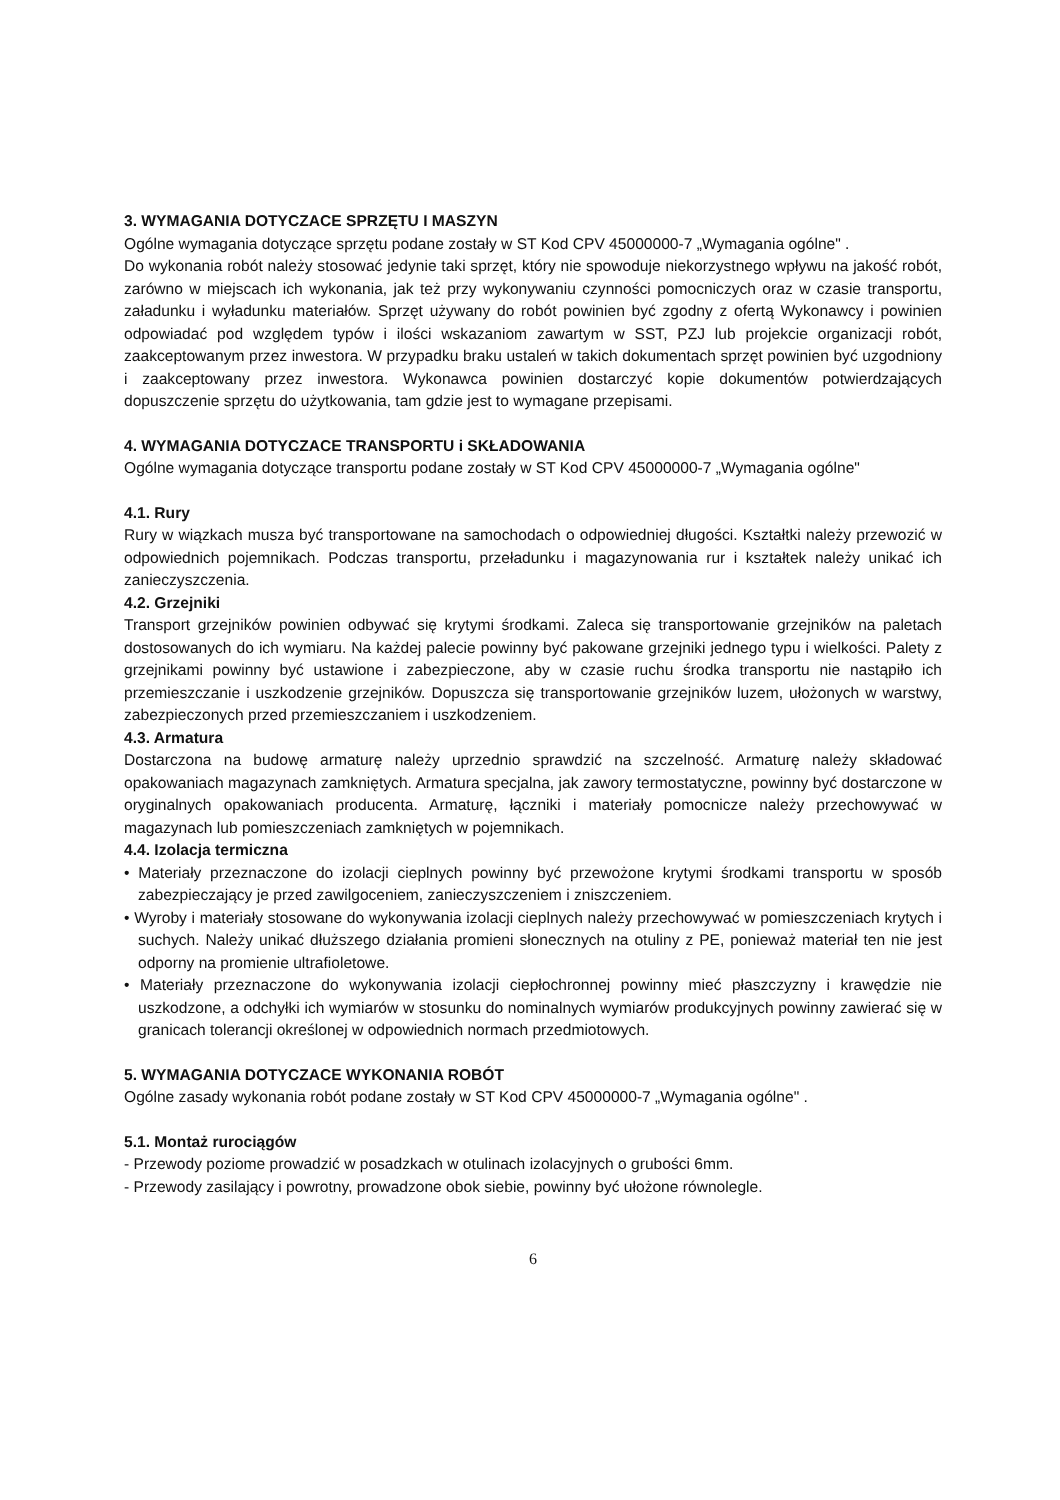3. WYMAGANIA DOTYCZACE SPRZĘTU I MASZYN
Ogólne wymagania dotyczące sprzętu podane zostały w ST Kod CPV 45000000-7 „Wymagania ogólne" .
Do wykonania robót należy stosować jedynie taki sprzęt, który nie spowoduje niekorzystnego wpływu na jakość robót, zarówno w miejscach ich wykonania, jak też przy wykonywaniu czynności pomocniczych oraz w czasie transportu, załadunku i wyładunku materiałów. Sprzęt używany do robót powinien być zgodny z ofertą Wykonawcy i powinien odpowiadać pod względem typów i ilości wskazaniom zawartym w SST, PZJ lub projekcie organizacji robót, zaakceptowanym przez inwestora. W przypadku braku ustaleń w takich dokumentach sprzęt powinien być uzgodniony i zaakceptowany przez inwestora. Wykonawca powinien dostarczyć kopie dokumentów potwierdzających dopuszczenie sprzętu do użytkowania, tam gdzie jest to wymagane przepisami.
4. WYMAGANIA DOTYCZACE TRANSPORTU i SKŁADOWANIA
Ogólne wymagania dotyczące transportu podane zostały w ST Kod CPV 45000000-7 „Wymagania ogólne"
4.1. Rury
Rury w wiązkach musza być transportowane na samochodach o odpowiedniej długości. Kształtki należy przewozić w odpowiednich pojemnikach. Podczas transportu, przeładunku i magazynowania rur i kształtek należy unikać ich zanieczyszczenia.
4.2. Grzejniki
Transport grzejników powinien odbywać się krytymi środkami. Zaleca się transportowanie grzejników na paletach dostosowanych do ich wymiaru. Na każdej palecie powinny być pakowane grzejniki jednego typu i wielkości. Palety z grzejnikami powinny być ustawione i zabezpieczone, aby w czasie ruchu środka transportu nie nastąpiło ich przemieszczanie i uszkodzenie grzejników. Dopuszcza się transportowanie grzejników luzem, ułożonych w warstwy, zabezpieczonych przed przemieszczaniem i uszkodzeniem.
4.3. Armatura
Dostarczona na budowę armaturę należy uprzednio sprawdzić na szczelność. Armaturę należy składować opakowaniach magazynach zamkniętych. Armatura specjalna, jak zawory termostatyczne, powinny być dostarczone w oryginalnych opakowaniach producenta. Armaturę, łączniki i materiały pomocnicze należy przechowywać w magazynach lub pomieszczeniach zamkniętych w pojemnikach.
4.4. Izolacja termiczna
• Materiały przeznaczone do izolacji cieplnych powinny być przewożone krytymi środkami transportu w sposób zabezpieczający je przed zawilgoceniem, zanieczyszczeniem i zniszczeniem.
• Wyroby i materiały stosowane do wykonywania izolacji cieplnych należy przechowywać w pomieszczeniach krytych i suchych. Należy unikać dłuższego działania promieni słonecznych na otuliny z PE, ponieważ materiał ten nie jest odporny na promienie ultrafioletowe.
• Materiały przeznaczone do wykonywania izolacji ciepłochronnej powinny mieć płaszczyzny i krawędzie nie uszkodzone, a odchyłki ich wymiarów w stosunku do nominalnych wymiarów produkcyjnych powinny zawierać się w granicach tolerancji określonej w odpowiednich normach przedmiotowych.
5. WYMAGANIA DOTYCZACE WYKONANIA ROBÓT
Ogólne zasady wykonania robót podane zostały w ST Kod CPV 45000000-7 „Wymagania ogólne" .
5.1. Montaż rurociągów
- Przewody poziome prowadzić w posadzkach w otulinach izolacyjnych o grubości 6mm.
- Przewody zasilający i powrotny, prowadzone obok siebie, powinny być ułożone równolegle.
6